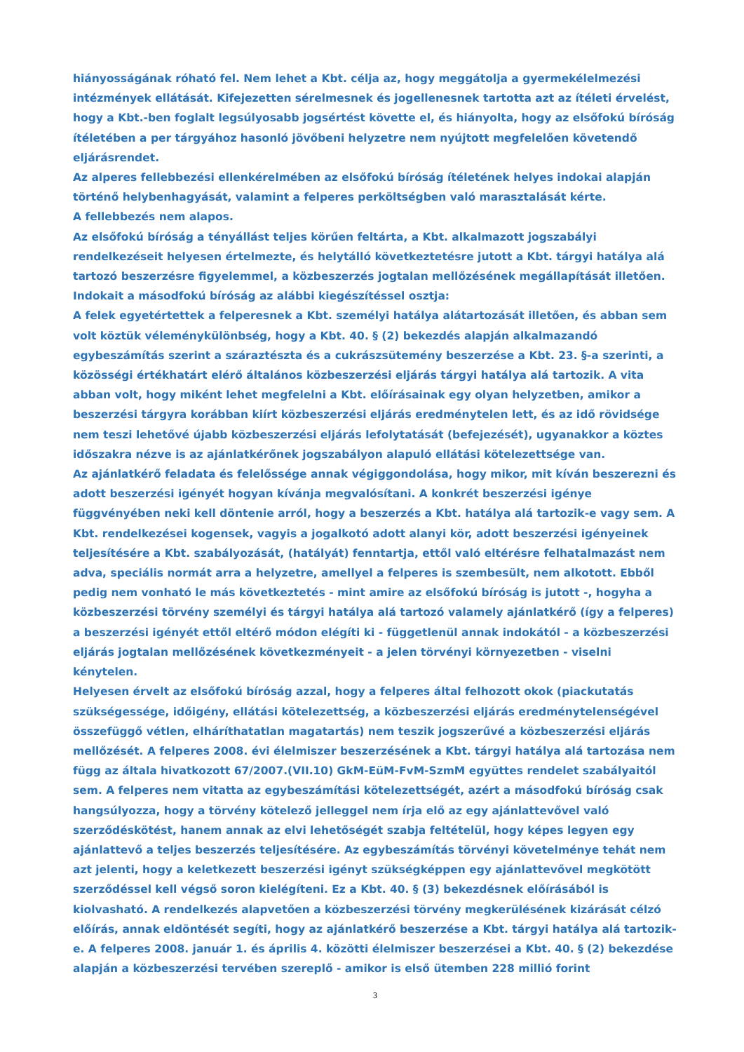hiányosságának róható fel. Nem lehet a Kbt. célja az, hogy meggátolja a gyermekélelmezési intézmények ellátását. Kifejezetten sérelmesnek és jogellenesnek tartotta azt az ítéleti érvelést, hogy a Kbt.-ben foglalt legsúlyosabb jogsértést követte el, és hiányolta, hogy az elsőfokú bíróság ítéletében a per tárgyához hasonló jövőbeni helyzetre nem nyújtott megfelelően követendő eljárásrendet.
Az alperes fellebbezési ellenkérelmében az elsőfokú bíróság ítéletének helyes indokai alapján történő helybenhagyását, valamint a felperes perköltségben való marasztalását kérte.
A fellebbezés nem alapos.
Az elsőfokú bíróság a tényállást teljes körűen feltárta, a Kbt. alkalmazott jogszabályi rendelkezéseit helyesen értelmezte, és helytálló következtetésre jutott a Kbt. tárgyi hatálya alá tartozó beszerzésre figyelemmel, a közbeszerzés jogtalan mellőzésének megállapítását illetően. Indokait a másodfokú bíróság az alábbi kiegészítéssel osztja:
A felek egyetértettek a felperesnek a Kbt. személyi hatálya alátartozását illetően, és abban sem volt köztük véleménykülönbség, hogy a Kbt. 40. § (2) bekezdés alapján alkalmazandó egybeszámítás szerint a száraztészta és a cukrászsütemény beszerzése a Kbt. 23. §-a szerinti, a közösségi értékhatárt elérő általános közbeszerzési eljárás tárgyi hatálya alá tartozik. A vita abban volt, hogy miként lehet megfelelni a Kbt. előírásainak egy olyan helyzetben, amikor a beszerzési tárgyra korábban kiírt közbeszerzési eljárás eredménytelen lett, és az idő rövidsége nem teszi lehetővé újabb közbeszerzési eljárás lefolytatását (befejezését), ugyanakkor a köztes időszakra nézve is az ajánlatkérőnek jogszabályon alapuló ellátási kötelezettsége van.
Az ajánlatkérő feladata és felelőssége annak végiggondolása, hogy mikor, mit kíván beszerezni és adott beszerzési igényét hogyan kívánja megvalósítani. A konkrét beszerzési igénye függvényében neki kell döntenie arról, hogy a beszerzés a Kbt. hatálya alá tartozik-e vagy sem. A Kbt. rendelkezései kogensek, vagyis a jogalkotó adott alanyi kör, adott beszerzési igényeinek teljesítésére a Kbt. szabályozását, (hatályát) fenntartja, ettől való eltérésre felhatalmazást nem adva, speciális normát arra a helyzetre, amellyel a felperes is szembesült, nem alkotott. Ebből pedig nem vonható le más következtetés - mint amire az elsőfokú bíróság is jutott -, hogyha a közbeszerzési törvény személyi és tárgyi hatálya alá tartozó valamely ajánlatkérő (így a felperes) a beszerzési igényét ettől eltérő módon elégíti ki - függetlenül annak indokától - a közbeszerzési eljárás jogtalan mellőzésének következményeit - a jelen törvényi környezetben - viselni kénytelen.
Helyesen érvelt az elsőfokú bíróság azzal, hogy a felperes által felhozott okok (piackutatás szükségessége, időigény, ellátási kötelezettség, a közbeszerzési eljárás eredménytelenségével összefüggő vétlen, elháríthatatlan magatartás) nem teszik jogszerűvé a közbeszerzési eljárás mellőzését. A felperes 2008. évi élelmiszer beszerzésének a Kbt. tárgyi hatálya alá tartozása nem függ az általa hivatkozott 67/2007.(VII.10) GkM-EüM-FvM-SzmM együttes rendelet szabályaitól sem. A felperes nem vitatta az egybeszámítási kötelezettségét, azért a másodfokú bíróság csak hangsúlyozza, hogy a törvény kötelező jelleggel nem írja elő az egy ajánlattevővel való szerződéskötést, hanem annak az elvi lehetőségét szabja feltételül, hogy képes legyen egy ajánlattevő a teljes beszerzés teljesítésére. Az egybeszámítás törvényi követelménye tehát nem azt jelenti, hogy a keletkezett beszerzési igényt szükségképpen egy ajánlattevővel megkötött szerződéssel kell végső soron kielégíteni. Ez a Kbt. 40. § (3) bekezdésnek előírásából is kiolvasható. A rendelkezés alapvetően a közbeszerzési törvény megkerülésének kizárását célzó előírás, annak eldöntését segíti, hogy az ajánlatkérő beszerzése a Kbt. tárgyi hatálya alá tartozik-e. A felperes 2008. január 1. és április 4. közötti élelmiszer beszerzései a Kbt. 40. § (2) bekezdése alapján a közbeszerzési tervében szereplő - amikor is első ütemben 228 millió forint
3